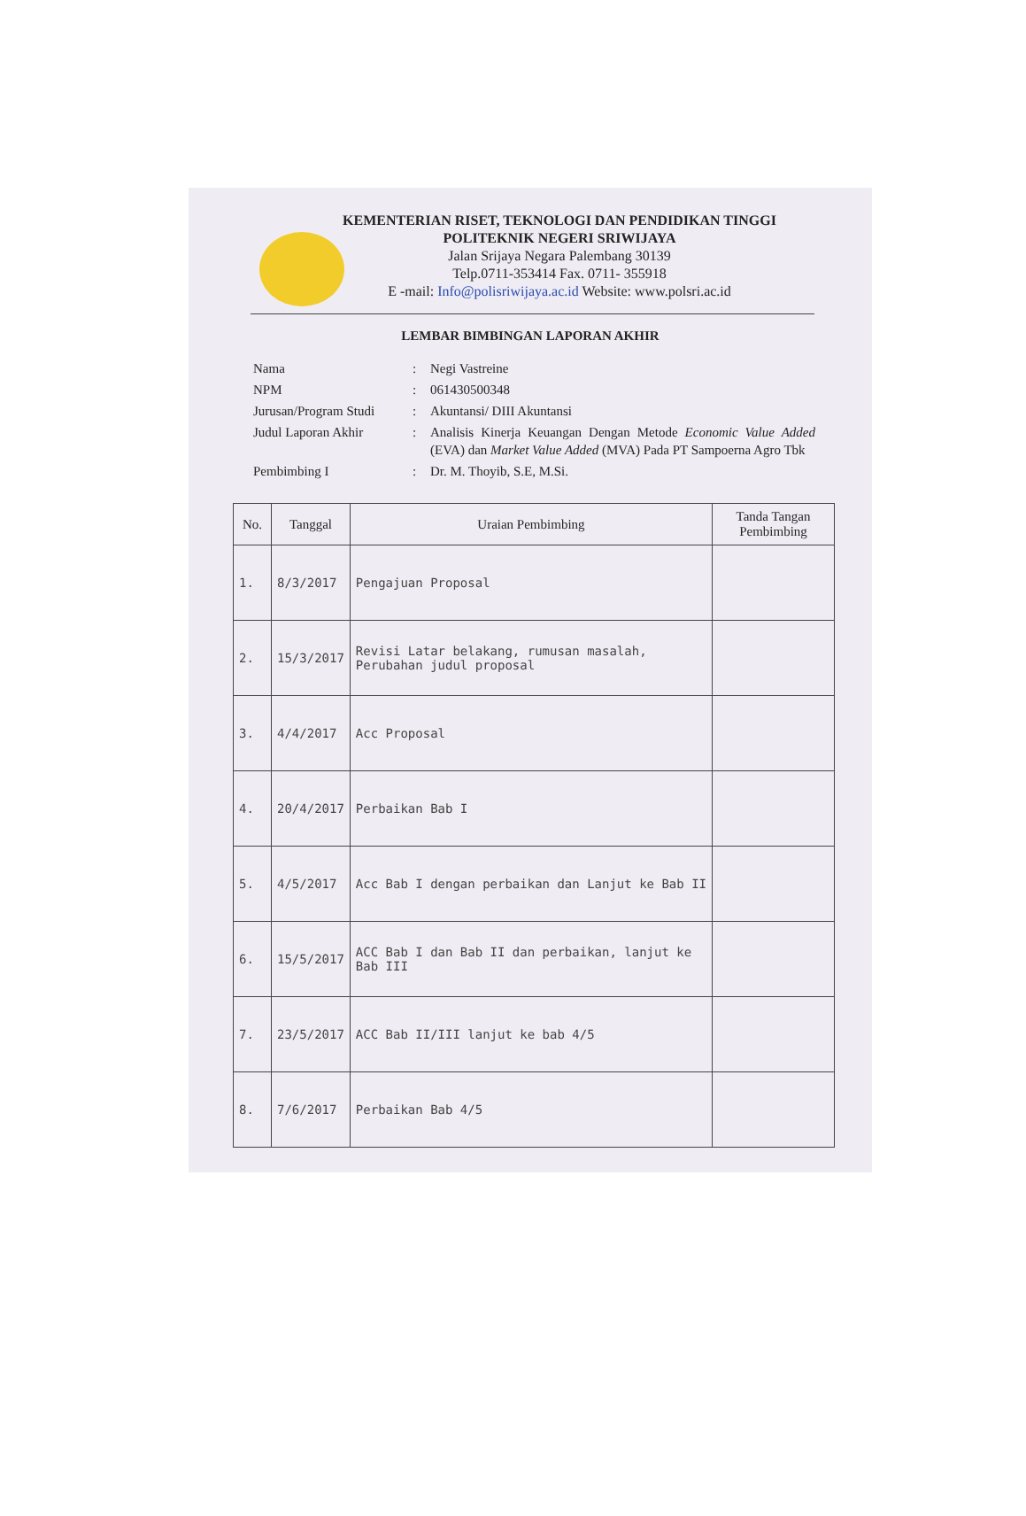KEMENTERIAN RISET, TEKNOLOGI DAN PENDIDIKAN TINGGI
POLITEKNIK NEGERI SRIWIJAYA
Jalan Srijaya Negara Palembang 30139
Telp.0711-353414 Fax. 0711- 355918
E -mail: Info@polisriwijaya.ac.id Website: www.polsri.ac.id
LEMBAR BIMBINGAN LAPORAN AKHIR
| Nama | : | Negi Vastreine |
| NPM | : | 061430500348 |
| Jurusan/Program Studi | : | Akuntansi/ DIII Akuntansi |
| Judul Laporan Akhir | : | Analisis Kinerja Keuangan Dengan Metode Economic Value Added (EVA) dan Market Value Added (MVA) Pada PT Sampoerna Agro Tbk |
| Pembimbing I | : | Dr. M. Thoyib, S.E, M.Si. |
| No. | Tanggal | Uraian Pembimbing | Tanda Tangan Pembimbing |
| --- | --- | --- | --- |
| 1. | 8/3/2017 | Pengajuan Proposal | |
| 2. | 15/3/2017 | Revisi Latar belakang, rumusan masalah, Perubahan judul proposal | |
| 3. | 4/4/2017 | Acc Proposal | |
| 4. | 20/4/2017 | Perbaikan Bab I | |
| 5. | 4/5/2017 | Acc Bab I dengan perbaikan dan Lanjut ke Bab II | |
| 6. | 15/5/2017 | ACC Bab I dan Bab II dan perbaikan, lanjut ke Bab III | |
| 7. | 23/5/2017 | ACC Bab II/III lanjut ke bab 4/5 | |
| 8. | 7/6/2017 | Perbaikan Bab 4/5 | |